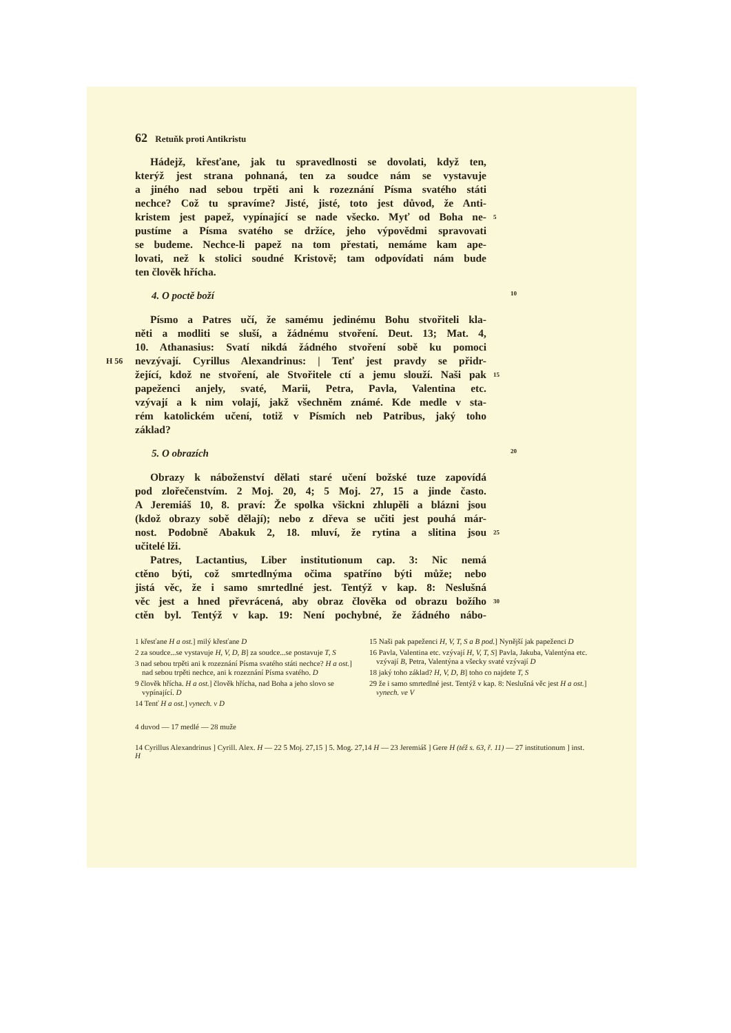62 Retuňk proti Antikristu
Hádejž, křesťane, jak tu spravedlnosti se dovolati, když ten,
kterýž jest strana pohnaná, ten za soudce nám se vystavuje
a jiného nad sebou trpěti ani k rozeznání Písma svatého státi
nechce? Což tu spravíme? Jisté, jisté, toto jest důvod, že Anti-
kristem jest papež, vypínající se nade všecko. Myť od Boha ne- 5
pustíme a Písma svatého se držíce, jeho výpovědmi spravovati
se budeme. Nechce-li papež na tom přestati, nemáme kam ape-
lovati, než k stolici soudné Kristově; tam odpovídati nám bude
ten člověk hřícha.
4. O poctě boží 10
Písmo a Patres učí, že samému jedinému Bohu stvořiteli kla-
něti a modliti se sluší, a žádnému stvoření. Deut. 13; Mat. 4,
10. Athanasius: Svatí nikdá žádného stvoření sobě ku pomoci
H 56 nevzývají. Cyrillus Alexandrinus: | Tenť jest pravdy se přidr-
žející, kdož ne stvoření, ale Stvořitele ctí a jemu slouží. Naši pak 15
papeženci anjely, svaté, Marii, Petra, Pavla, Valentina etc.
vzývají a k nim volají, jakž všechněm známé. Kde medle v sta-
rém katolickém učení, totiž v Písmích neb Patribus, jaký toho
základ?
5. O obrazích 20
Obrazy k náboženství dělati staré učení božské tuze zapovídá
pod zlořečenstvím. 2 Moj. 20, 4; 5 Moj. 27, 15 a jinde často.
A Jeremiáš 10, 8. praví: Že spolka všickni zhlupěli a blázni jsou
(kdož obrazy sobě dělají); nebo z dřeva se učiti jest pouhá már-
nost. Podobně Abakuk 2, 18. mluví, že rytina a slitina jsou 25
učitelé lži.
Patres, Lactantius, Liber institutionum cap. 3: Nic nemá
ctěno býti, což smrtedlnýma očima spatříno býti může; nebo
jistá věc, že i samo smrtedlné jest. Tentýž v kap. 8: Neslušná
věc jest a hned převrácená, aby obraz člověka od obrazu božího 30
ctěn byl. Tentýž v kap. 19: Není pochybné, že žádného nábo-
1 křesťane H a ost.] milý křesťane D
2 za soudce...se vystavuje H, V, D, B] za soudce...se postavuje T, S
3 nad sebou trpěti ani k rozeznání Písma svatého státi nechce? H a ost.] nad sebou trpěti nechce, ani k rozeznání Písma svatého. D
9 člověk hřícha. H a ost.] člověk hřícha, nad Boha a jeho slovo se vypínající. D
14 Tenť H a ost.] vynech. v D
15 Naši pak papeženci H, V, T, S a B pod.] Nynější jak papeženci D
16 Pavla, Valentina etc. vzývají H, V, T, S] Pavla, Jakuba, Valentýna etc. vzývají B, Petra, Valentýna a všecky svaté vzývají D
18 jaký toho základ? H, V, D, B] toho co najdete T, S
29 že i samo smrtedlné jest. Tentýž v kap. 8: Neslušná věc jest H a ost.] vynech. ve V
4 duvod — 17 medlé — 28 muže
14 Cyrillus Alexandrinus ] Cyrill. Alex. H — 22 5 Moj. 27,15 ] 5. Mog. 27,14 H — 23 Jeremiáš ] Gere H (též s. 63, ř. 11) — 27 institutionum ] inst. H